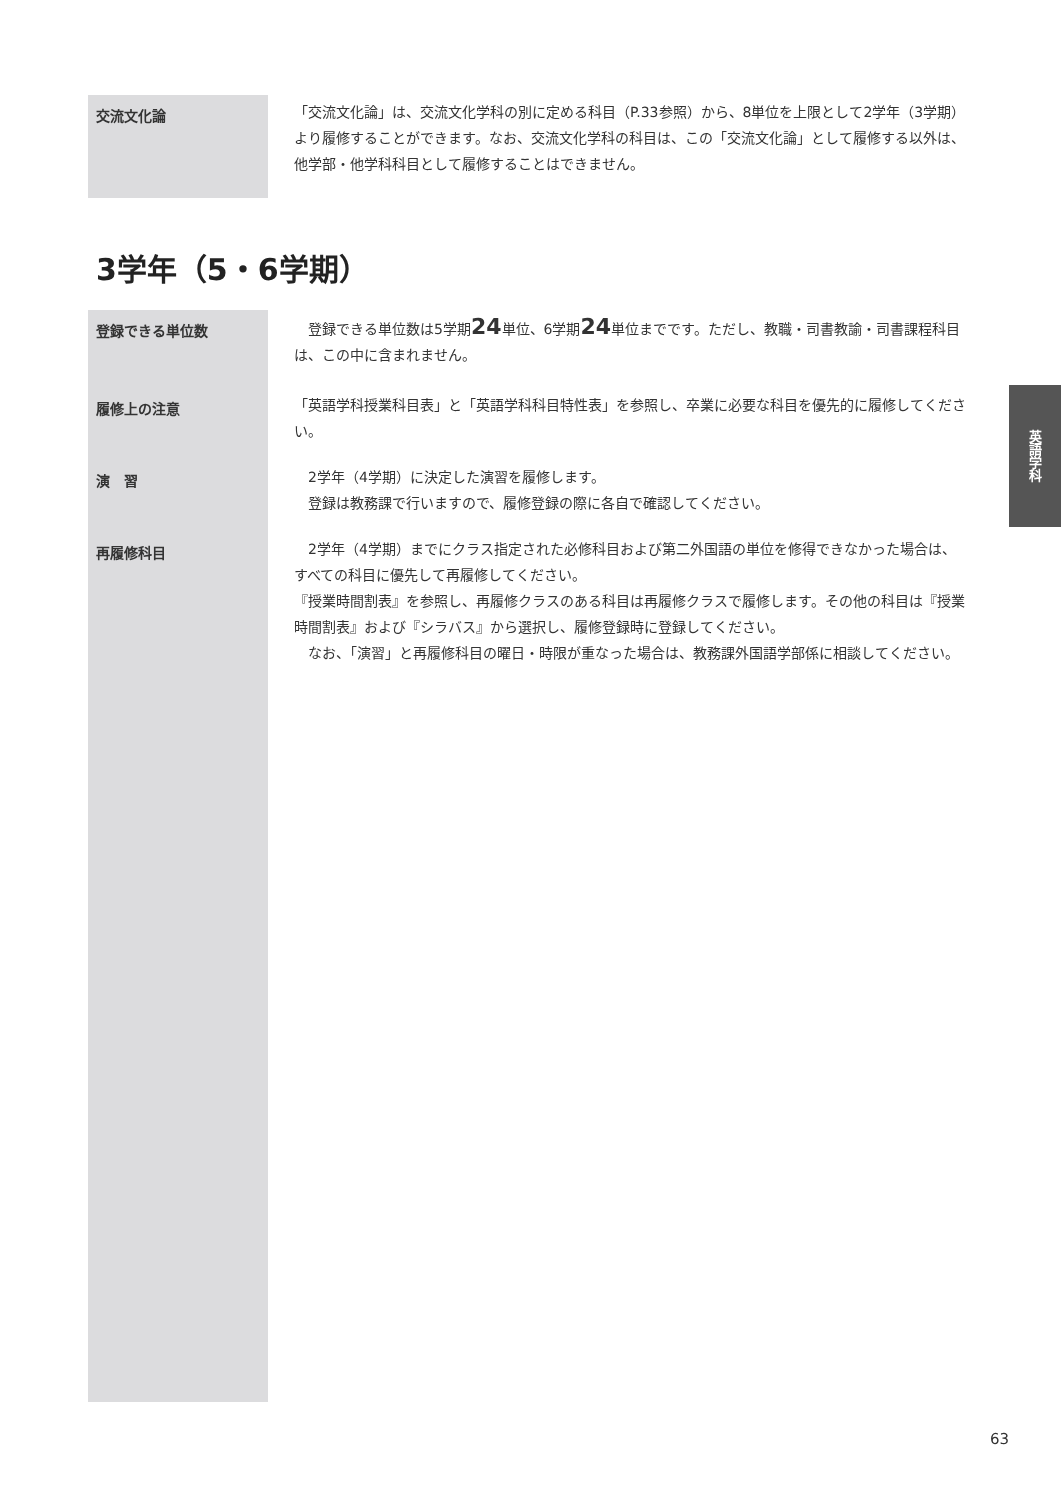交流文化論
「交流文化論」は、交流文化学科の別に定める科目（P.33参照）から、8単位を上限として2学年（3学期）より履修することができます。なお、交流文化学科の科目は、この「交流文化論」として履修する以外は、他学部・他学科科目として履修することはできません。
3学年（5・6学期）
登録できる単位数
　登録できる単位数は5学期24単位、6学期24単位までです。ただし、教職・司書教諭・司書課程科目は、この中に含まれません。
履修上の注意
「英語学科授業科目表」と「英語学科科目特性表」を参照し、卒業に必要な科目を優先的に履修してください。
演　習
　2学年（4学期）に決定した演習を履修します。
　登録は教務課で行いますので、履修登録の際に各自で確認してください。
再履修科目
　2学年（4学期）までにクラス指定された必修科目および第二外国語の単位を修得できなかった場合は、すべての科目に優先して再履修してください。
『授業時間割表』を参照し、再履修クラスのある科目は再履修クラスで履修します。その他の科目は『授業時間割表』および『シラバス』から選択し、履修登録時に登録してください。
　なお、「演習」と再履修科目の曜日・時限が重なった場合は、教務課外国語学部係に相談してください。
英語学科
63